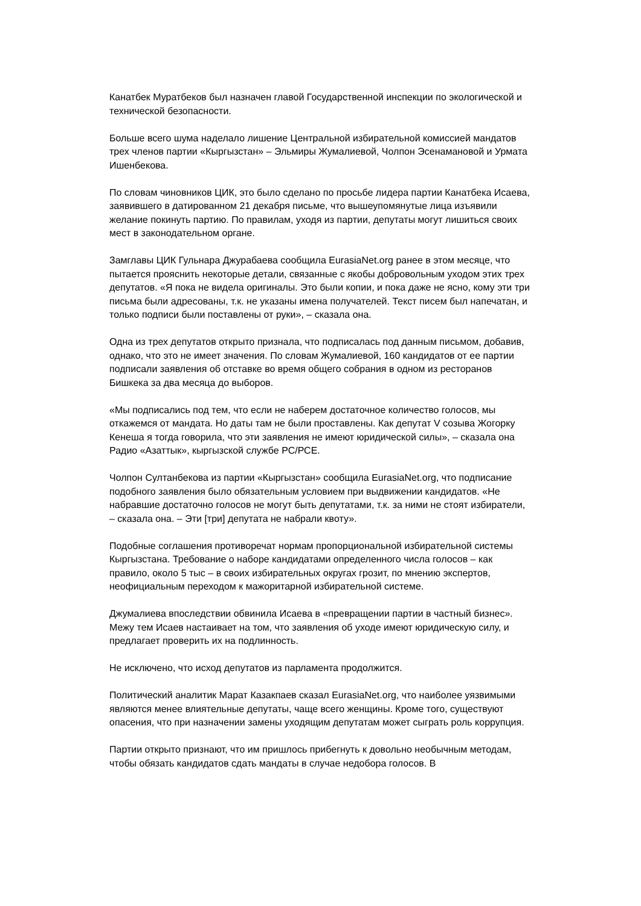Канатбек Муратбеков был назначен главой Государственной инспекции по экологической и технической безопасности.
Больше всего шума наделало лишение Центральной избирательной комиссией мандатов трех членов партии «Кыргызстан» – Эльмиры Жумалиевой, Чолпон Эсенамановой и Урмата Ишенбекова.
По словам чиновников ЦИК, это было сделано по просьбе лидера партии Канатбека Исаева, заявившего в датированном 21 декабря письме, что вышеупомянутые лица изъявили желание покинуть партию. По правилам, уходя из партии, депутаты могут лишиться своих мест в законодательном органе.
Замглавы ЦИК Гульнара Джурабаева сообщила EurasiaNet.org ранее в этом месяце, что пытается прояснить некоторые детали, связанные с якобы добровольным уходом этих трех депутатов. «Я пока не видела оригиналы. Это были копии, и пока даже не ясно, кому эти три письма были адресованы, т.к. не указаны имена получателей. Текст писем был напечатан, и только подписи были поставлены от руки», – сказала она.
Одна из трех депутатов открыто признала, что подписалась под данным письмом, добавив, однако, что это не имеет значения. По словам Жумалиевой, 160 кандидатов от ее партии подписали заявления об отставке во время общего собрания в одном из ресторанов Бишкека за два месяца до выборов.
«Мы подписались под тем, что если не наберем достаточное количество голосов, мы откажемся от мандата. Но даты там не были проставлены. Как депутат V созыва Жогорку Кенеша я тогда говорила, что эти заявления не имеют юридической силы», – сказала она Радио «Азаттык», кыргызской службе РС/РСЕ.
Чолпон Султанбекова из партии «Кыргызстан» сообщила EurasiaNet.org, что подписание подобного заявления было обязательным условием при выдвижении кандидатов. «Не набравшие достаточно голосов не могут быть депутатами, т.к. за ними не стоят избиратели, – сказала она. – Эти [три] депутата не набрали квоту».
Подобные соглашения противоречат нормам пропорциональной избирательной системы Кыргызстана. Требование о наборе кандидатами определенного числа голосов – как правило, около 5 тыс – в своих избирательных округах грозит, по мнению экспертов, неофициальным переходом к мажоритарной избирательной системе.
Джумалиева впоследствии обвинила Исаева в «превращении партии в частный бизнес». Межу тем Исаев настаивает на том, что заявления об уходе имеют юридическую силу, и предлагает проверить их на подлинность.
Не исключено, что исход депутатов из парламента продолжится.
Политический аналитик Марат Казакпаев сказал EurasiaNet.org, что наиболее уязвимыми являются менее влиятельные депутаты, чаще всего женщины. Кроме того, существуют опасения, что при назначении замены уходящим депутатам может сыграть роль коррупция.
Партии открыто признают, что им пришлось прибегнуть к довольно необычным методам, чтобы обязать кандидатов сдать мандаты в случае недобора голосов. В